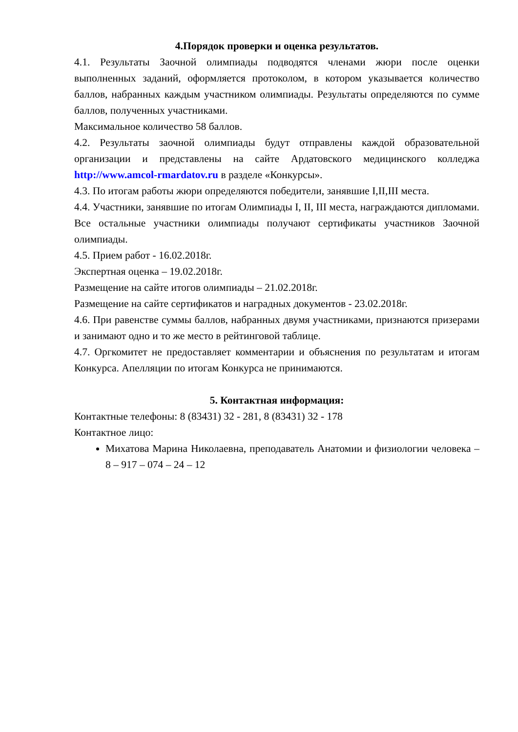4.Порядок проверки и оценка результатов.
4.1. Результаты Заочной олимпиады подводятся членами жюри после оценки выполненных заданий, оформляется протоколом, в котором указывается количество баллов, набранных каждым участником олимпиады. Результаты определяются по сумме баллов, полученных участниками.
Максимальное количество 58 баллов.
4.2. Результаты заочной олимпиады будут отправлены каждой образовательной организации и представлены на сайте Ардатовского медицинского колледжа http://www.amcol-rmardatov.ru в разделе «Конкурсы».
4.3. По итогам работы жюри определяются победители, занявшие I,II,III места.
4.4. Участники, занявшие по итогам Олимпиады I, II, III места, награждаются дипломами. Все остальные участники олимпиады получают сертификаты участников Заочной олимпиады.
4.5. Прием работ - 16.02.2018г.
Экспертная оценка – 19.02.2018г.
Размещение на сайте итогов олимпиады – 21.02.2018г.
Размещение на сайте сертификатов и наградных документов - 23.02.2018г.
4.6. При равенстве суммы баллов, набранных двумя участниками, признаются призерами и занимают одно и то же место в рейтинговой таблице.
4.7. Оргкомитет не предоставляет комментарии и объяснения по результатам и итогам Конкурса. Апелляции по итогам Конкурса не принимаются.
5. Контактная информация:
Контактные телефоны: 8 (83431) 32 - 281, 8 (83431) 32 - 178
Контактное лицо:
Михатова Марина Николаевна, преподаватель Анатомии и физиологии человека – 8 – 917 – 074 – 24 – 12